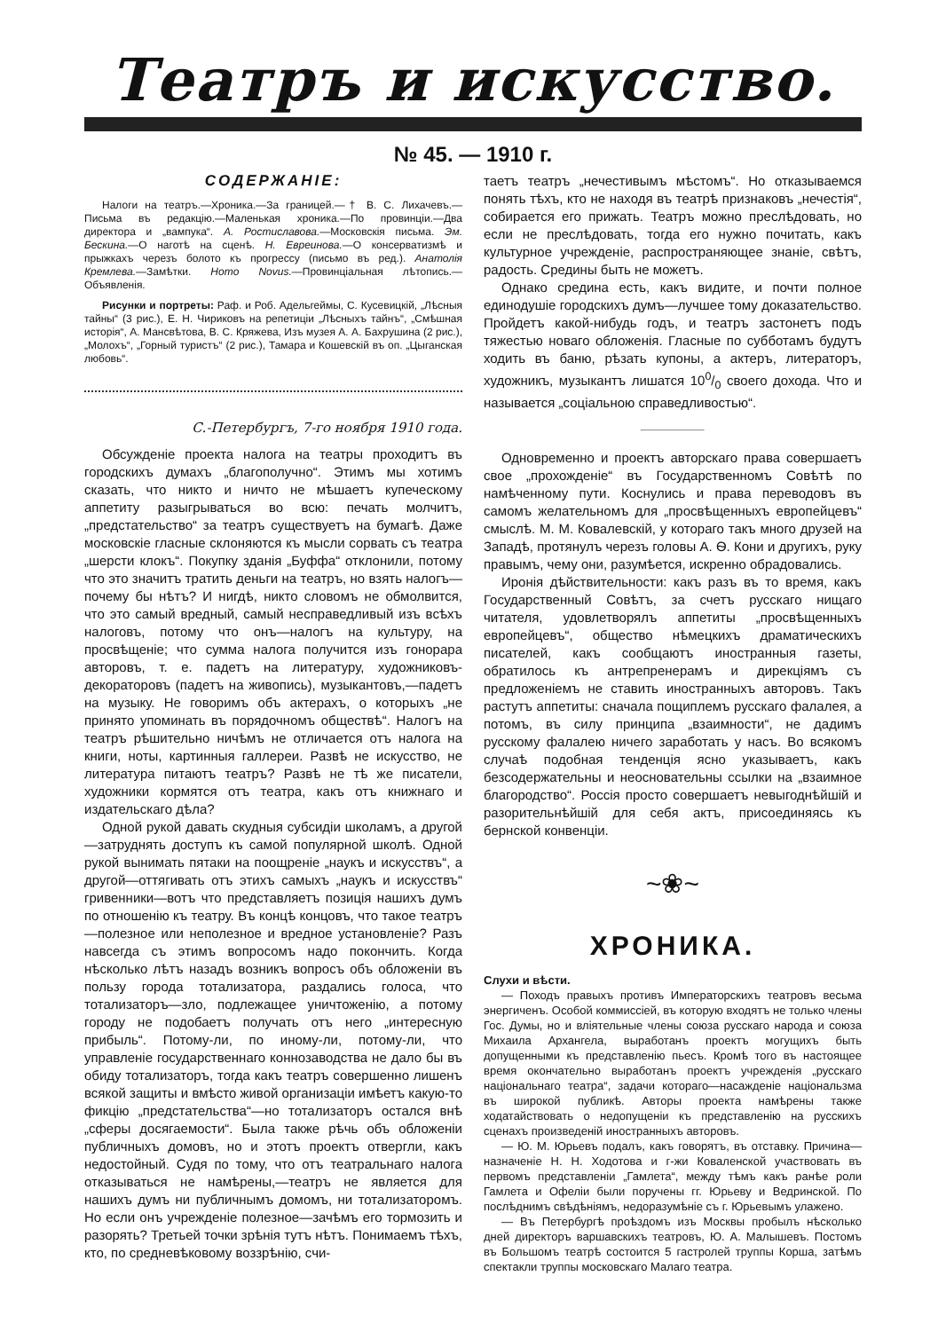Театръ и искусство.
№ 45. — 1910 г.
СОДЕРЖАНІЕ:
Налоги на театръ.—Хроника.—За границей.—† В. С. Лихачевъ.—Письма въ редакцію.—Маленькая хроника.—По провинціи.—Два директора и „вампука“. А. Ростиславова.—Московскія письма. Эм. Бескина.—О наготѣ на сценѣ. Н. Евреинова.—О консерватизмѣ и прыжкахъ черезъ болото къ прогрессу (письмо въ ред.). Анатолія Кремлева.—Замѣтки. Homo Novus.—Провинціальная лѣтопись.—Объявленія.
Рисунки и портреты: Раф. и Роб. Адельгеймы, С. Кусевицкій, „Лѣсныя тайны“ (3 рис.), Е. Н. Чириковъ на репетиціи „Лѣсныхъ тайнъ“, „Смѣшная исторія“, А. Мансвѣтова, В. С. Кряжева, Изъ музея А. А. Бахрушина (2 рис.), „Молохъ“, „Горный туристъ“ (2 рис.), Тамара и Кошевскій въ оп. „Цыганская любовь“.
С.-Петербургъ, 7-го ноября 1910 года.
Обсужденіе проекта налога на театры проходитъ въ городскихъ думахъ „благополучно“. Этимъ мы хотимъ сказать, что никто и ничто не мѣшаетъ купеческому аппетиту разыгрываться во всю: печать молчитъ, „предстательство“ за театръ существуетъ на бумагѣ. Даже московскіе гласные склоняются къ мысли сорвать съ театра „шерсти клокъ“. Покупку зданія „Буффа“ отклонили, потому что это значитъ тратить деньги на театръ, но взять налогъ—почему бы нѣтъ? И нигдѣ, никто словомъ не обмолвится, что это самый вредный, самый несправедливый изъ всѣхъ налоговъ, потому что онъ—налогъ на культуру, на просвѣщеніе; что сумма налога получится изъ гонорара авторовъ, т. е. падетъ на литературу, художниковъ-декораторовъ (падетъ на живопись), музыкантовъ,—падетъ на музыку. Не говоримъ объ актерахъ, о которыхъ „не принято упоминать въ порядочномъ обществѣ“. Налогъ на театръ рѣшительно ничѣмъ не отличается отъ налога на книги, ноты, картинныя галлереи. Развѣ не искусство, не литература питаютъ театръ? Развѣ не тѣ же писатели, художники кормятся отъ театра, какъ отъ книжнаго и издательскаго дѣла?
Одной рукой давать скудныя субсидіи школамъ, а другой—затруднять доступъ къ самой популярной школѣ. Одной рукой вынимать пятаки на поощреніе „наукъ и искусствъ“, а другой—оттягивать отъ этихъ самыхъ „наукъ и искусствъ“ гривенники—вотъ что представляетъ позиція нашихъ думъ по отношенію къ театру. Въ концѣ концовъ, что такое театръ—полезное или неполезное и вредное установленіе? Разъ навсегда съ этимъ вопросомъ надо покончить. Когда нѣсколько лѣтъ назадъ возникъ вопросъ объ обложеніи въ пользу города тотализатора, раздались голоса, что тотализаторъ—зло, подлежащее уничтоженію, а потому городу не подобаетъ получать отъ него „интересную прибыль“. Потому-ли, по иному-ли, потому-ли, что управленіе государственнаго коннозаводства не дало бы въ обиду тотализаторъ, тогда какъ театръ совершенно лишенъ всякой защиты и вмѣсто живой организаціи имѣетъ какую-то фикцію „предстательства“—но тотализаторъ остался внѣ „сферы досягаемости“. Была также рѣчь объ обложеніи публичныхъ домовъ, но и этотъ проектъ отвергли, какъ недостойный. Судя по тому, что отъ театральнаго налога отказываться не намѣрены,—театръ не является для нашихъ думъ ни публичнымъ домомъ, ни тотализаторомъ. Но если онъ учрежденіе полезное—зачѣмъ его тормозить и разорять? Третьей точки зрѣнія тутъ нѣтъ. Понимаемъ тѣхъ, кто, по средневѣковому воззрѣнію, счи-
таетъ театръ „нечестивымъ мѣстомъ“. Но отказываемся понять тѣхъ, кто не находя въ театрѣ признаковъ „нечестія“, собирается его прижать. Театръ можно преслѣдовать, но если не преслѣдовать, тогда его нужно почитать, какъ культурное учрежденіе, распространяющее знаніе, свѣтъ, радость. Средины быть не можетъ.
Однако средина есть, какъ видите, и почти полное единодушіе городскихъ думъ—лучшее тому доказательство. Пройдетъ какой-нибудь годъ, и театръ застонетъ подъ тяжестью новаго обложенія. Гласные по субботамъ будутъ ходить въ баню, рѣзать купоны, а актеръ, литераторъ, художникъ, музыкантъ лишатся 100/0 своего дохода. Что и называется „соціальною справедливостью“.
Одновременно и проектъ авторскаго права совершаетъ свое „прохожденіе“ въ Государственномъ Совѣтѣ по намѣченному пути. Коснулись и права переводовъ въ самомъ желательномъ для „просвѣщенныхъ европейцевъ“ смыслѣ. М. М. Ковалевскій, у котораго такъ много друзей на Западѣ, протянулъ черезъ головы А. Ѳ. Кони и другихъ, руку правымъ, чему они, разумѣется, искренно обрадовались.
Иронія дѣйствительности: какъ разъ въ то время, какъ Государственный Совѣтъ, за счетъ русскаго нищаго читателя, удовлетворялъ аппетиты „просвѣщенныхъ европейцевъ“, общество нѣмецкихъ драматическихъ писателей, какъ сообщаютъ иностранныя газеты, обратилось къ антрепренерамъ и дирекціямъ съ предложеніемъ не ставить иностранныхъ авторовъ. Такъ растутъ аппетиты: сначала пощиплемъ русскаго фалалея, а потомъ, въ силу принципа „взаимности“, не дадимъ русскому фалалею ничего заработать у насъ. Во всякомъ случаѣ подобная тенденція ясно указываетъ, какъ безсодержательны и неосновательны ссылки на „взаимное благородство“. Россія просто совершаетъ невыгоднѣйшій и разорительнѣйшій для себя актъ, присоединяясь къ бернской конвенціи.
~❀~
ХРОНИКА.
Слухи и вѣсти.
— Походъ правыхъ противъ Императорскихъ театровъ весьма энергиченъ. Особой коммиссіей, въ которую входятъ не только члены Гос. Думы, но и вліятельные члены союза русскаго народа и союза Михаила Архангела, выработанъ проектъ могущихъ быть допущенными къ представленію пьесъ. Кромѣ того въ настоящее время окончательно выработанъ проектъ учрежденія „русскаго національнаго театра“, задачи котораго—насажденіе національзма въ широкой публикѣ. Авторы проекта намѣрены также ходатайствовать о недопущеніи къ представленію на русскихъ сценахъ произведеній иностранныхъ авторовъ.
— Ю. М. Юрьевъ подалъ, какъ говорятъ, въ отставку. Причина—назначеніе Н. Н. Ходотова и г-жи Коваленской участвовать въ первомъ представленіи „Гамлета“, между тѣмъ какъ ранѣе роли Гамлета и Офеліи были поручены гг. Юрьеву и Ведринской. По послѣднимъ свѣдѣніямъ, недоразумѣніе съ г. Юрьевымъ улажено.
— Въ Петербургѣ проѣздомъ изъ Москвы пробылъ нѣсколько дней директоръ варшавскихъ театровъ, Ю. А. Малышевъ. Постомъ въ Большомъ театрѣ состоится 5 гастролей труппы Корша, затѣмъ спектакли труппы московскаго Малаго театра.